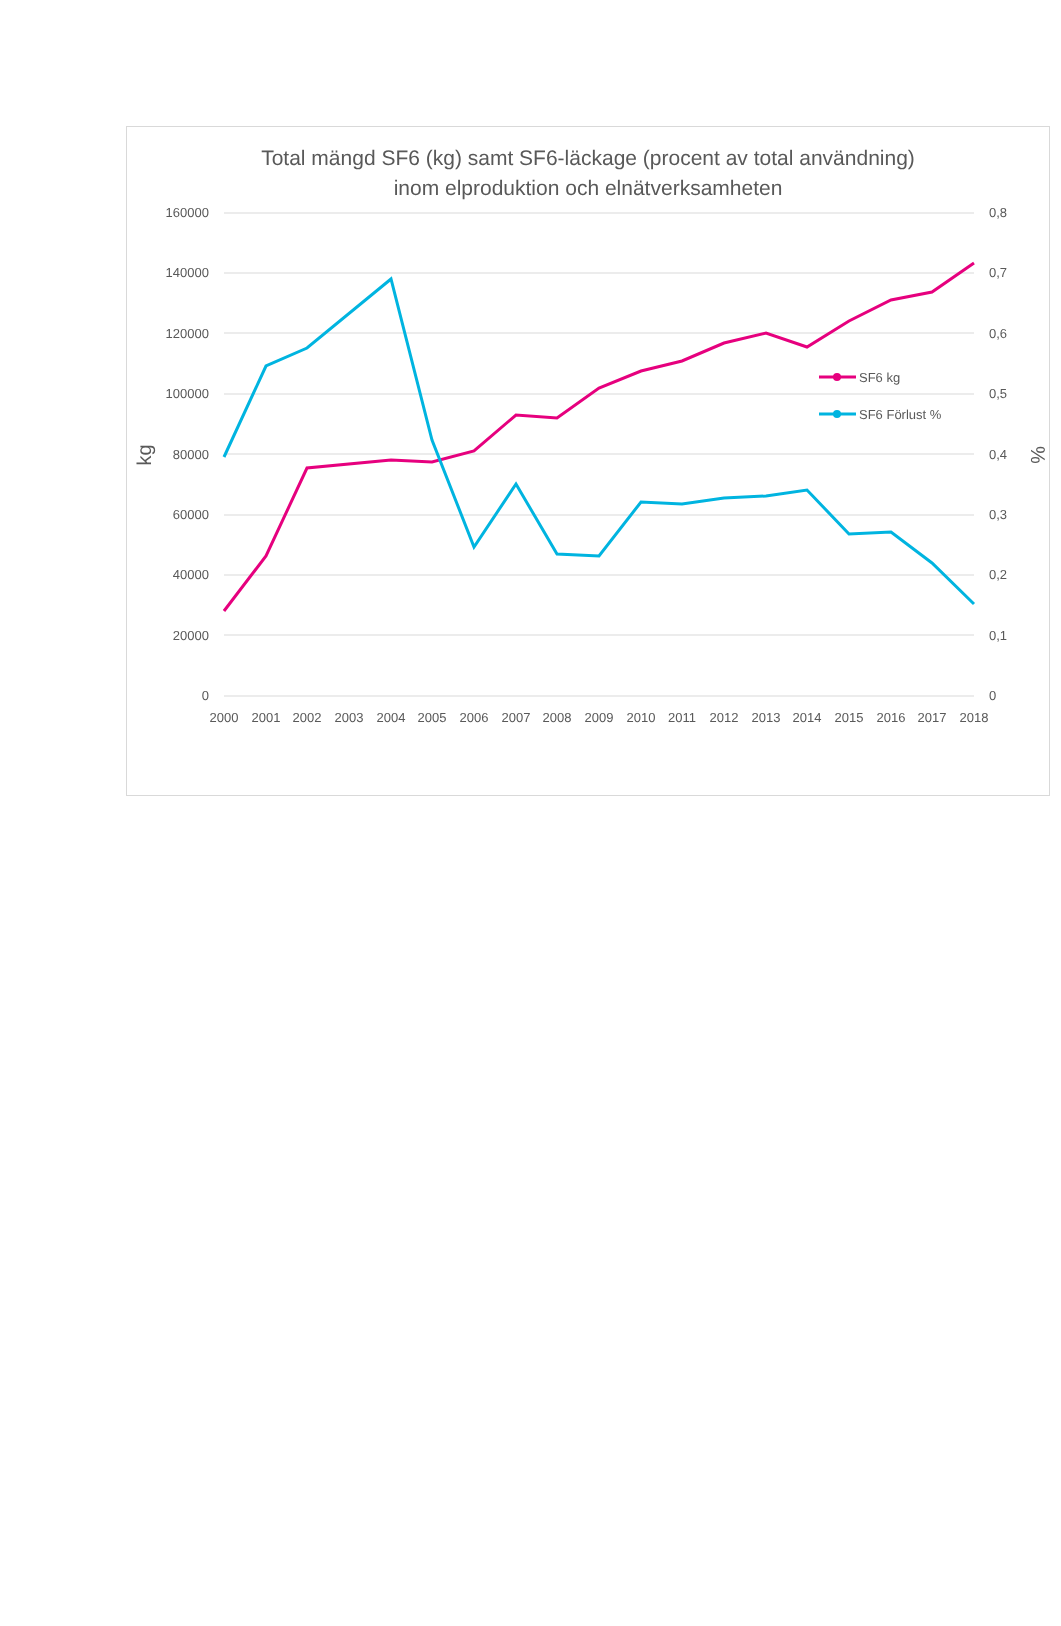Total mängd SF6 (kg) samt SF6-läckage (procent av total användning)
inom elproduktion och elnätverksamheten
160000
140000
120000
100000
80000
60000
40000
20000
0
0,8
0,7
0,6
0,5
0,4
0,3
0,2
0,1
0
kg
%
2000
2001
2002
2003
2004
2005
2006
2007
2008
2009
2010
2011
2012
2013
2014
2015
2016
2017
2018
SF6 kg
SF6 Förlust %